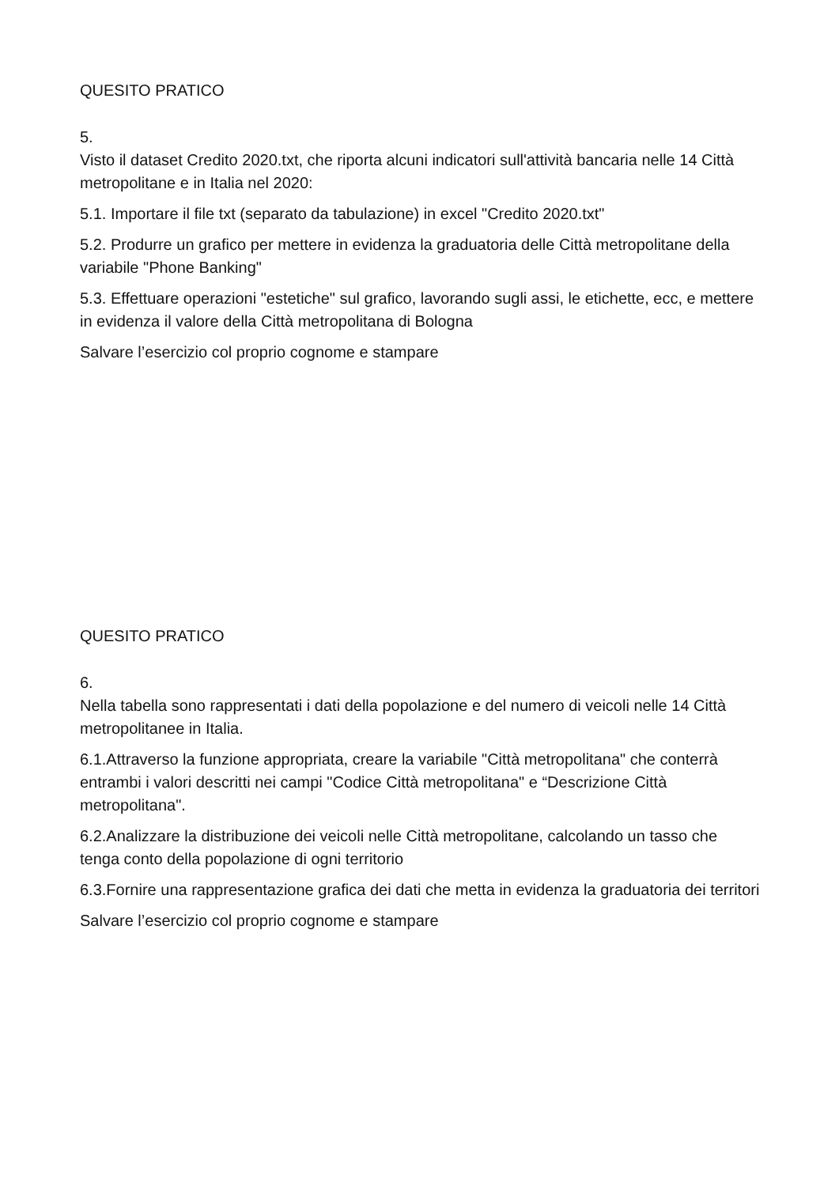QUESITO PRATICO
5.
Visto il dataset Credito 2020.txt, che riporta alcuni indicatori sull'attività bancaria nelle 14 Città metropolitane e in Italia nel 2020:
5.1. Importare il file txt (separato da tabulazione) in excel "Credito 2020.txt"
5.2. Produrre un grafico per mettere in evidenza la graduatoria delle Città metropolitane della variabile "Phone Banking"
5.3. Effettuare operazioni "estetiche" sul grafico, lavorando sugli assi, le etichette, ecc, e mettere in evidenza il valore della Città metropolitana di Bologna
Salvare l’esercizio col proprio cognome e stampare
QUESITO PRATICO
6.
Nella tabella sono rappresentati i dati della popolazione e del numero di veicoli nelle 14 Città metropolitanee in Italia.
6.1.Attraverso la funzione appropriata, creare la variabile "Città metropolitana" che conterrà entrambi i valori descritti nei campi "Codice Città metropolitana" e “Descrizione Città metropolitana".
6.2.Analizzare la distribuzione dei veicoli nelle Città metropolitane, calcolando un tasso che tenga conto della popolazione di ogni territorio
6.3.Fornire una rappresentazione grafica dei dati che metta in evidenza la graduatoria dei territori
Salvare l’esercizio col proprio cognome e stampare